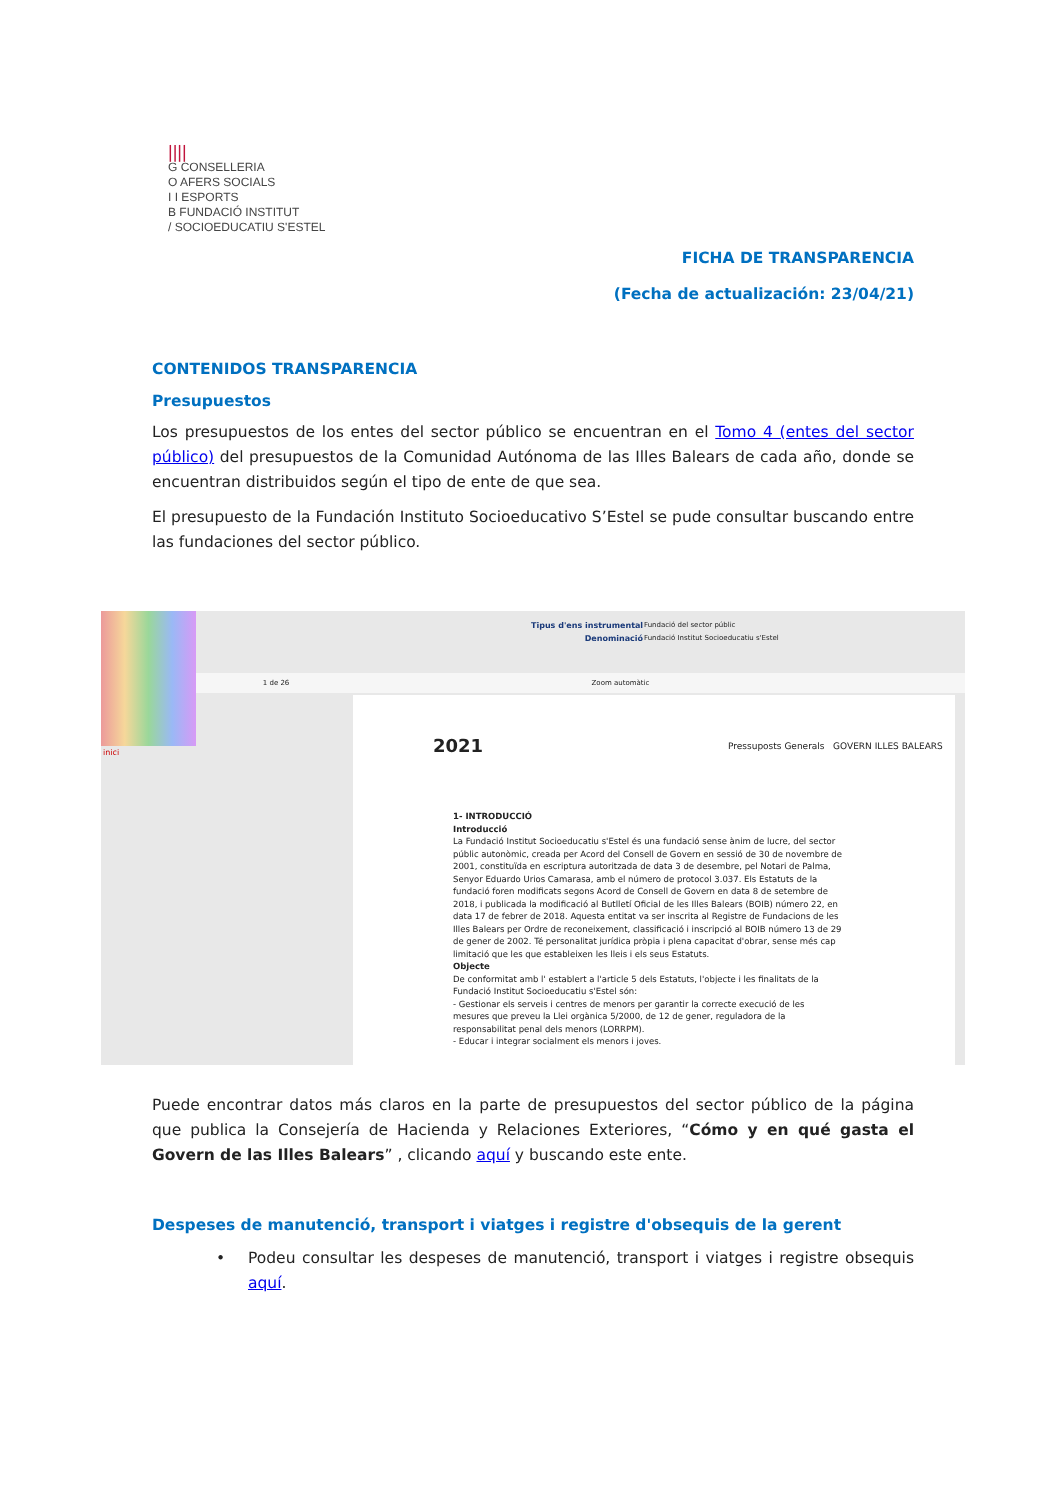||||
G CONSELLERIA
O AFERS SOCIALS
I I ESPORTS
B FUNDACIÓ INSTITUT
/ SOCIOEDUCATIU S'ESTEL
FICHA DE TRANSPARENCIA
(Fecha de actualización: 23/04/21)
CONTENIDOS TRANSPARENCIA
Presupuestos
Los presupuestos de los entes del sector público se encuentran en el Tomo 4 (entes del sector público) del presupuestos de la Comunidad Autónoma de las Illes Balears de cada año, donde se encuentran distribuidos según el tipo de ente de que sea.
El presupuesto de la Fundación Instituto Socioeducativo S’Estel se pude consultar buscando entre las fundaciones del sector público.
inici
Tipus d'ens instrumental
Denominació
Fundació del sector públic
Fundació Institut Socioeducatiu s'Estel
1 de 26 Zoom automàtic
2021
Pressuposts Generals GOVERN ILLES BALEARS
1- INTRODUCCIÓ
Introducció
La Fundació Institut Socioeducatiu s'Estel és una fundació sense ànim de lucre, del sector públic autonòmic, creada per Acord del Consell de Govern en sessió de 30 de novembre de 2001, constituïda en escriptura autoritzada de data 3 de desembre, pel Notari de Palma, Senyor Eduardo Urios Camarasa, amb el número de protocol 3.037. Els Estatuts de la fundació foren modificats segons Acord de Consell de Govern en data 8 de setembre de 2018, i publicada la modificació al Butlletí Oficial de les Illes Balears (BOIB) número 22, en data 17 de febrer de 2018. Aquesta entitat va ser inscrita al Registre de Fundacions de les Illes Balears per Ordre de reconeixement, classificació i inscripció al BOIB número 13 de 29 de gener de 2002. Té personalitat jurídica pròpia i plena capacitat d'obrar, sense més cap limitació que les que estableixen les lleis i els seus Estatuts.
Objecte
De conformitat amb l' establert a l'article 5 dels Estatuts, l'objecte i les finalitats de la Fundació Institut Socioeducatiu s'Estel són:
- Gestionar els serveis i centres de menors per garantir la correcte execució de les mesures que preveu la Llei orgànica 5/2000, de 12 de gener, reguladora de la responsabilitat penal dels menors (LORRPM).
- Educar i integrar socialment els menors i joves.
Puede encontrar datos más claros en la parte de presupuestos del sector público de la página que publica la Consejería de Hacienda y Relaciones Exteriores, “Cómo y en qué gasta el Govern de las Illes Balears” , clicando aquí y buscando este ente.
Despeses de manutenció, transport i viatges i registre d'obsequis de la gerent
• Podeu consultar les despeses de manutenció, transport i viatges i registre obsequis aquí.